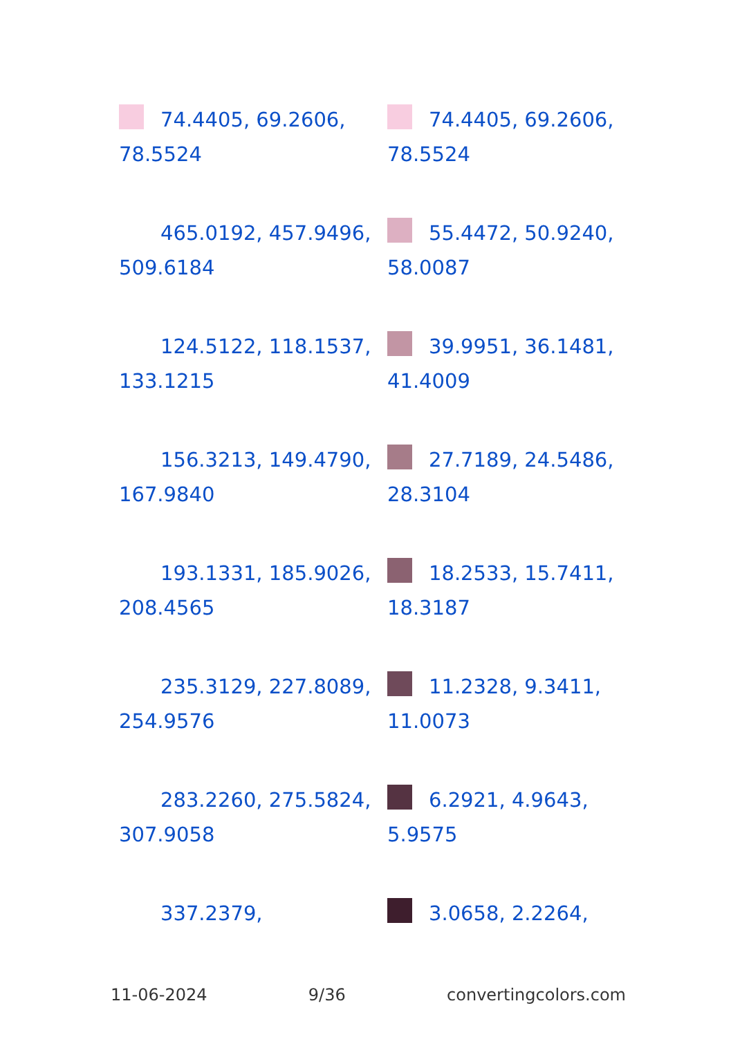74.4405, 69.2606, 78.5524
74.4405, 69.2606, 78.5524
465.0192, 457.9496, 509.6184
55.4472, 50.9240, 58.0087
124.5122, 118.1537, 133.1215
39.9951, 36.1481, 41.4009
156.3213, 149.4790, 167.9840
27.7189, 24.5486, 28.3104
193.1331, 185.9026, 208.4565
18.2533, 15.7411, 18.3187
235.3129, 227.8089, 254.9576
11.2328, 9.3411, 11.0073
283.2260, 275.5824, 307.9058
6.2921, 4.9643, 5.9575
337.2379,
3.0658, 2.2264,
11-06-2024 9/36 convertingcolors.com